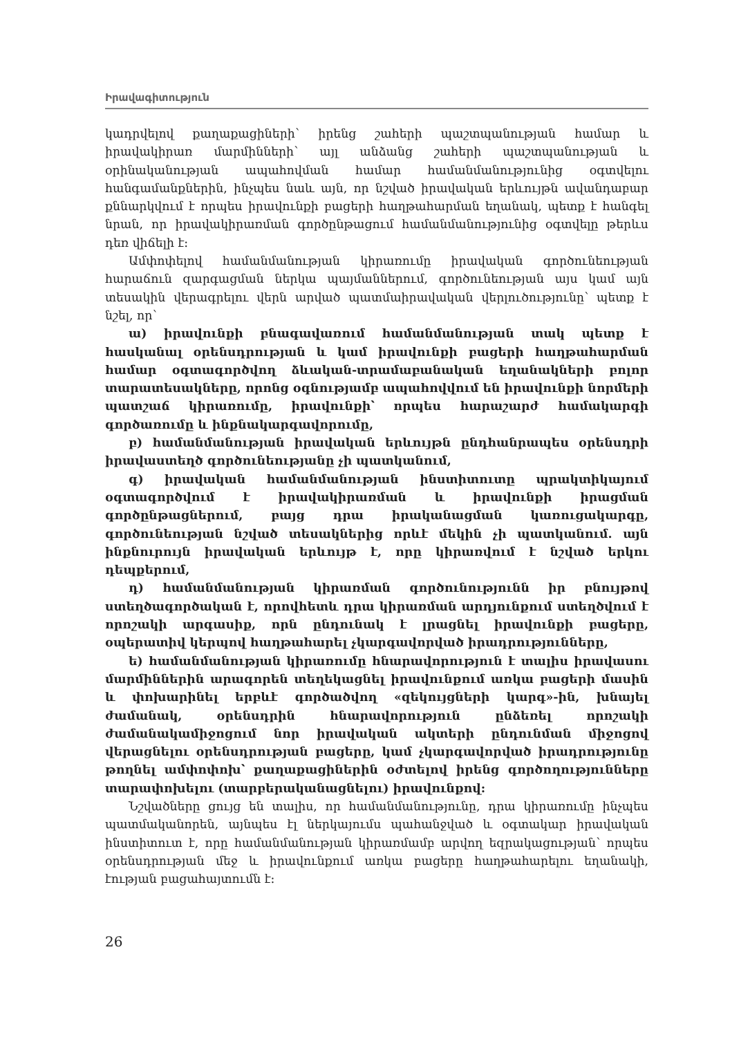Իրավագիտություն
կադրվելով քաղաքացիների՝ իրենց շահերի պաշտպանության համար և իրավակիրառ մարմինների՝ այլ անձանց շահերի պաշտպանության և օրինականության ապահովման համար համանմանությունից օգտվելու հանգամանքներին, ինչպես նաև այն, որ նշված իրավական երևույթն ավանդաբար քննարկվում է որպես իրավունքի բացերի հաղթահարման եղանակ, պետք է հանգել նրան, որ իրավակիրառման գործընթացում համանմանությունից օգտվելը թերևս դեռ վիճելի է:
Ամփոփելով համանմանության կիրառումը իրավական գործունեության հարաճուն զարգացման ներկա պայմաններում, գործունեության այս կամ այն տեսակին վերագրելու վերն արված պատմաիրավական վերլուծությունը՝ պետք է նշել, որ՝
ա) իրավունքի բնագավառում համանմանության տակ պետք է հասկանալ օրենսդրության և կամ իրավունքի բացերի հաղթահարման համար օգտագործվող ձևական-տրամաբանական եղանակների բոլոր տարատեսակները, որոնց օգնությամբ ապահովվում են իրավունքի նորմերի պատշաճ կիրառումը, իրավունքի՝ որպես հարաշարժ համակարգի գործառումը և ինքնակարգավորումը,
բ) համանմանության իրավական երևույթն ընդհանրապես օրենսդրի իրավաստեղծ գործունեությանը չի պատկանում,
գ) իրավական համանմանության ինստիտուտը պրակտիկայում օգտագործվում է իրավակիրառման և իրավունքի իրացման գործընթացներում, բայց դրա իրականացման կառուցակարգը, գործունեության նշված տեսակներից որևէ մեկին չի պատկանում. այն ինքնուրույն իրավական երևույթ է, որը կիրառվում է նշված երկու դեպքերում,
դ) համանմանության կիրառման գործունությունն իր բնույթով ստեղծագործական է, որովհետև դրա կիրառման արդյունքում ստեղծվում է որոշակի արգասիք, որն ընդունակ է լրացնել իրավունքի բացերը, օպերատիվ կերպով հաղթահարել չկարգավորված իրադրությունները,
ե) համանմանության կիրառումը հնարավորություն է տալիս իրավասու մարմիններին արագորեն տեղեկացնել իրավունքում առկա բացերի մասին և փոխարինել երբևէ գործածվող «զեկույցների կարգ»-ին, խնայել ժամանակ, օրենսդրին հնարավորություն ընձեռել որոշակի ժամանակամիջոցում նոր իրավական ակտերի ընդունման միջոցով վերացնելու օրենսդրության բացերը, կամ չկարգավորված իրադրությունը թողնել ամփոփոխ՝ քաղաքացիներին օժտելով իրենց գործողությունները տարափոխելու (տարբերականացնելու) իրավունքով:
Նշվածները ցույց են տալիս, որ համանմանությունը, դրա կիրառումը ինչպես պատմականորեն, այնպես էլ ներկայումս պահանջված և օգտակար իրավական ինստիտուտ է, որը համանմանության կիրառմամբ արվող եզրակացության՝ որպես օրենսդրության մեջ և իրավունքում առկա բացերը հաղթահարելու եղանակի, էության բացահայտումն է:
26